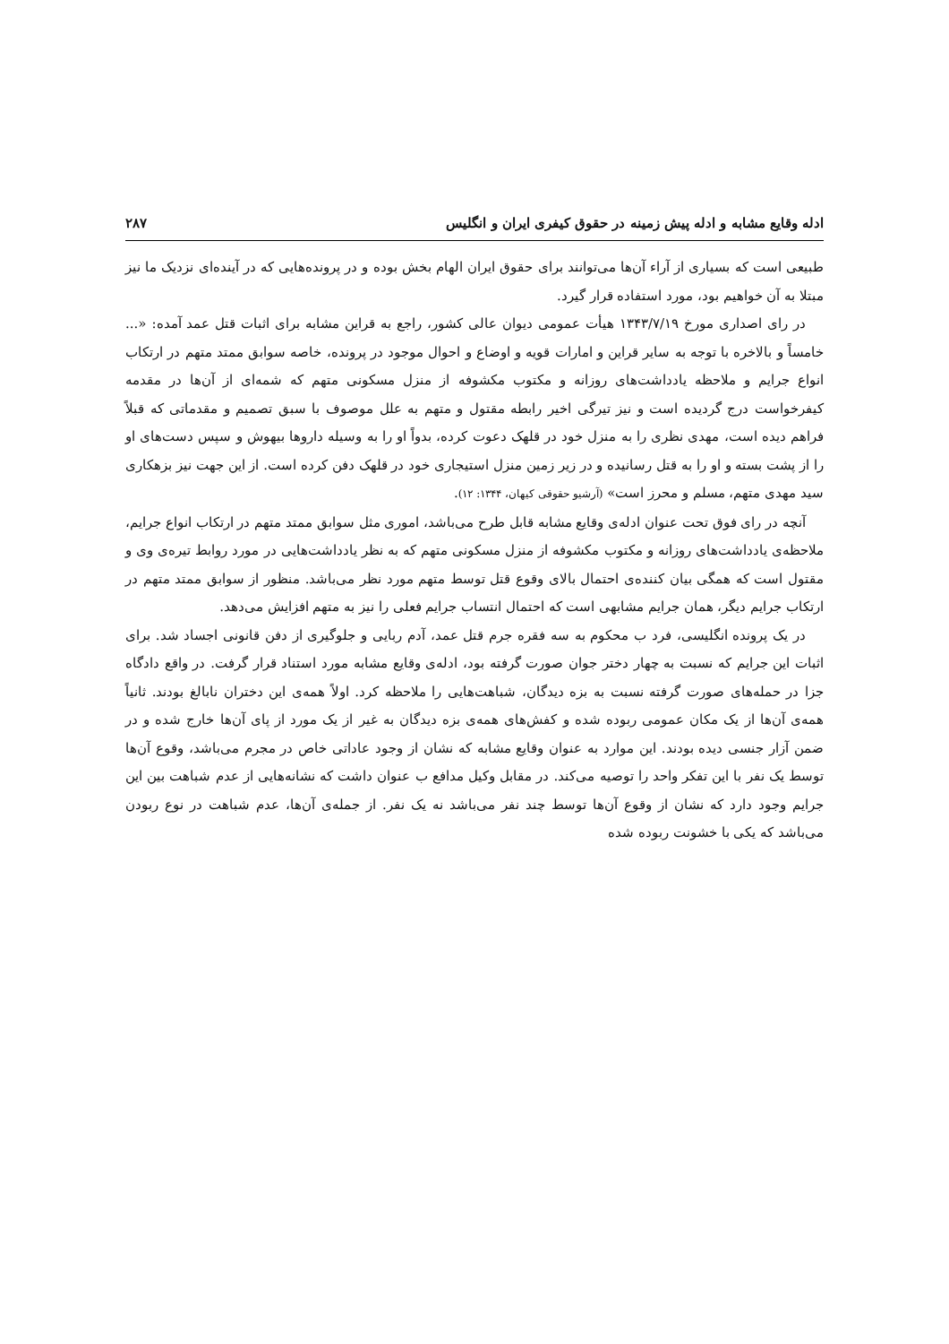ادله وقایع مشابه و ادله پیش زمینه در حقوق کیفری ایران و انگلیس ۲۸۷
طبیعی است که بسیاری از آراء آن‌ها می‌توانند برای حقوق ایران الهام بخش بوده و در پرونده‌هایی که در آینده‌ای نزدیک ما نیز مبتلا به آن خواهیم بود، مورد استفاده قرار گیرد.
در رای اصداری مورخ ۱۳۴۳/۷/۱۹ هیأت عمومی دیوان عالی کشور، راجع به قراین مشابه برای اثبات قتل عمد آمده: «... خامساً و بالاخره با توجه به سایر قراین و امارات قویه و اوضاع و احوال موجود در پرونده، خاصه سوابق ممتد متهم در ارتکاب انواع جرایم و ملاحظه یادداشت‌های روزانه و مکتوب مکشوفه از منزل مسکونی متهم که شمه‌ای از آن‌ها در مقدمه کیفرخواست درج گردیده است و نیز تیرگی اخیر رابطه مقتول و متهم به علل موصوف با سبق تصمیم و مقدماتی که قبلاً فراهم دیده است، مهدی نظری را به منزل خود در قلهک دعوت کرده، بدواً او را به وسیله داروها بیهوش و سپس دست‌های او را از پشت بسته و او را به قتل رسانیده و در زیر زمین منزل استیجاری خود در قلهک دفن کرده است. از این جهت نیز بزهکاری سید مهدی متهم، مسلم و محرز است» (آرشیو حقوقی کیهان، ۱۳۴۴: ۱۲).
آنچه در رای فوق تحت عنوان ادله‌ی وقایع مشابه قابل طرح می‌باشد، اموری مثل سوابق ممتد متهم در ارتکاب انواع جرایم، ملاحظه‌ی یادداشت‌های روزانه و مکتوب مکشوفه از منزل مسکونی متهم که به نظر یادداشت‌هایی در مورد روابط تیره‌ی وی و مقتول است که همگی بیان کننده‌ی احتمال بالای وقوع قتل توسط متهم مورد نظر می‌باشد. منظور از سوابق ممتد متهم در ارتکاب جرایم دیگر، همان جرایم مشابهی است که احتمال انتساب جرایم فعلی را نیز به متهم افزایش می‌دهد.
در یک پرونده انگلیسی، فرد ب محکوم به سه فقره جرم قتل عمد، آدم ربایی و جلوگیری از دفن قانونی اجساد شد. برای اثبات این جرایم که نسبت به چهار دختر جوان صورت گرفته بود، ادله‌ی وقایع مشابه مورد استناد قرار گرفت. در واقع دادگاه جزا در حمله‌های صورت گرفته نسبت به بزه دیدگان، شباهت‌هایی را ملاحظه کرد. اولاً همه‌ی این دختران نابالغ بودند. ثانیاً همه‌ی آن‌ها از یک مکان عمومی ربوده شده و کفش‌های همه‌ی بزه دیدگان به غیر از یک مورد از پای آن‌ها خارج شده و در ضمن آزار جنسی دیده بودند. این موارد به عنوان وقایع مشابه که نشان از وجود عاداتی خاص در مجرم می‌باشد، وقوع آن‌ها توسط یک نفر با این تفکر واحد را توصیه می‌کند. در مقابل وکیل مدافع ب عنوان داشت که نشانه‌هایی از عدم شباهت بین این جرایم وجود دارد که نشان از وقوع آن‌ها توسط چند نفر می‌باشد نه یک نفر. از جمله‌ی آن‌ها، عدم شباهت در نوع ربودن می‌باشد که یکی با خشونت ربوده شده